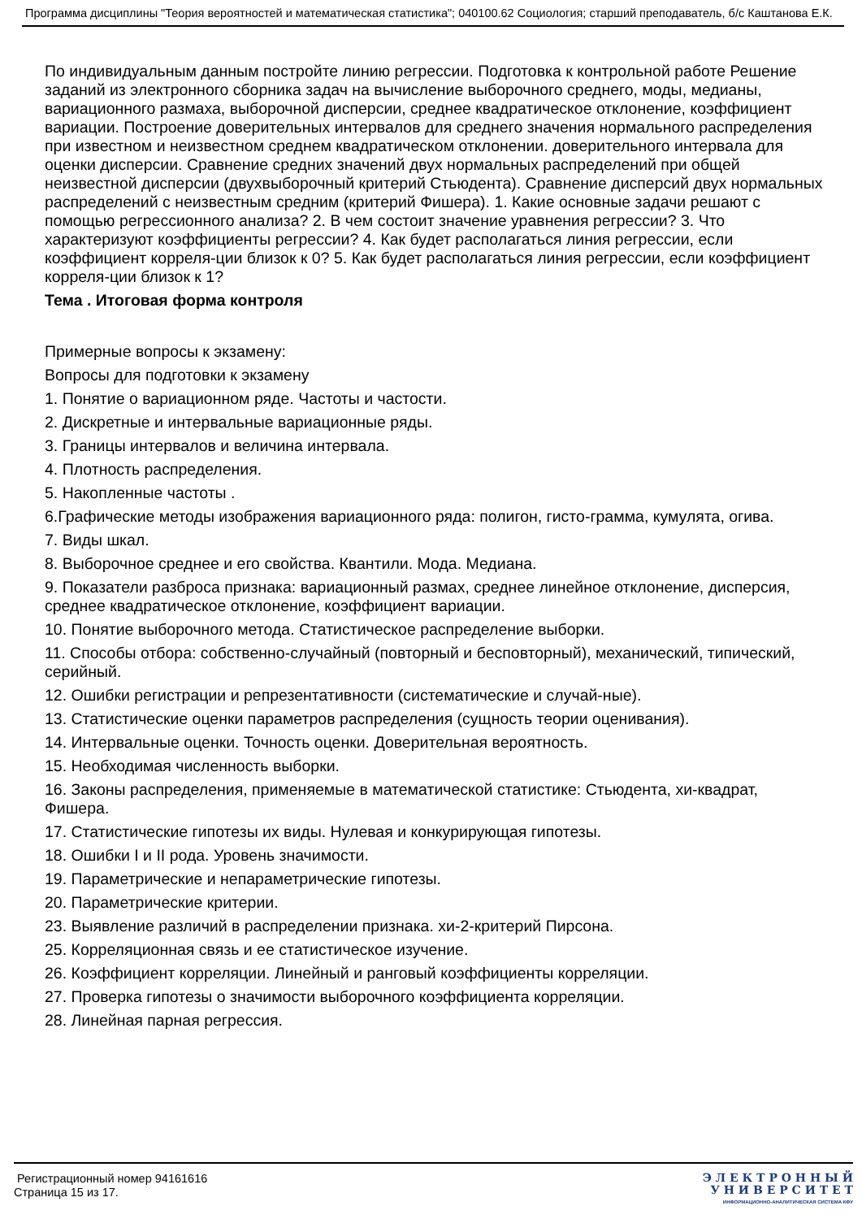Программа дисциплины "Теория вероятностей и математическая статистика"; 040100.62 Социология; старший преподаватель, б/с Каштанова Е.К.
По индивидуальным данным постройте линию регрессии. Подготовка к контрольной работе Решение заданий из электронного сборника задач на вычисление выборочного среднего, моды, медианы, вариационного размаха, выборочной дисперсии, среднее квадратическое отклонение, коэффициент вариации. Построение доверительных интервалов для среднего значения нормального распределения при известном и неизвестном среднем квадратическом отклонении. доверительного интервала для оценки дисперсии. Сравнение средних значений двух нормальных распределений при общей неизвестной дисперсии (двухвыборочный критерий Стьюдента). Сравнение дисперсий двух нормальных распределений с неизвестным средним (критерий Фишера). 1. Какие основные задачи решают с помощью регрессионного анализа? 2. В чем состоит значение уравнения регрессии? 3. Что характеризуют коэффициенты регрессии? 4. Как будет располагаться линия регрессии, если коэффициент корреля-ции близок к 0? 5. Как будет располагаться линия регрессии, если коэффициент корреля-ции близок к 1?
Тема . Итоговая форма контроля
Примерные вопросы к экзамену:
Вопросы для подготовки к экзамену
1. Понятие о вариационном ряде. Частоты и частости.
2. Дискретные и интервальные вариационные ряды.
3. Границы интервалов и величина интервала.
4. Плотность распределения.
5. Накопленные частоты .
6.Графические методы изображения вариационного ряда: полигон, гисто-грамма, кумулята, огива.
7. Виды шкал.
8. Выборочное среднее и его свойства. Квантили. Мода. Медиана.
9. Показатели разброса признака: вариационный размах, среднее линейное отклонение, дисперсия, среднее квадратическое отклонение, коэффициент вариации.
10. Понятие выборочного метода. Статистическое распределение выборки.
11. Способы отбора: собственно-случайный (повторный и бесповторный), механический, типический, серийный.
12. Ошибки регистрации и репрезентативности (систематические и случай-ные).
13. Статистические оценки параметров распределения (сущность теории оценивания).
14. Интервальные оценки. Точность оценки. Доверительная вероятность.
15. Необходимая численность выборки.
16. Законы распределения, применяемые в математической статистике: Стьюдента, хи-квадрат, Фишера.
17. Статистические гипотезы их виды. Нулевая и конкурирующая гипотезы.
18. Ошибки I и II рода. Уровень значимости.
19. Параметрические и непараметрические гипотезы.
20. Параметрические критерии.
23. Выявление различий в распределении признака. хи-2-критерий Пирсона.
25. Корреляционная связь и ее статистическое изучение.
26. Коэффициент корреляции. Линейный и ранговый коэффициенты корреляции.
27. Проверка гипотезы о значимости выборочного коэффициента корреляции.
28. Линейная парная регрессия.
Регистрационный номер 94161616
Страница 15 из 17.
Э Л Е К Т Р О Н Н Ы Й
У Н И В Е Р С И Т Е Т
ИНФОРМАЦИОННО-АНАЛИТИЧЕСКАЯ СИСТЕМА КФУ